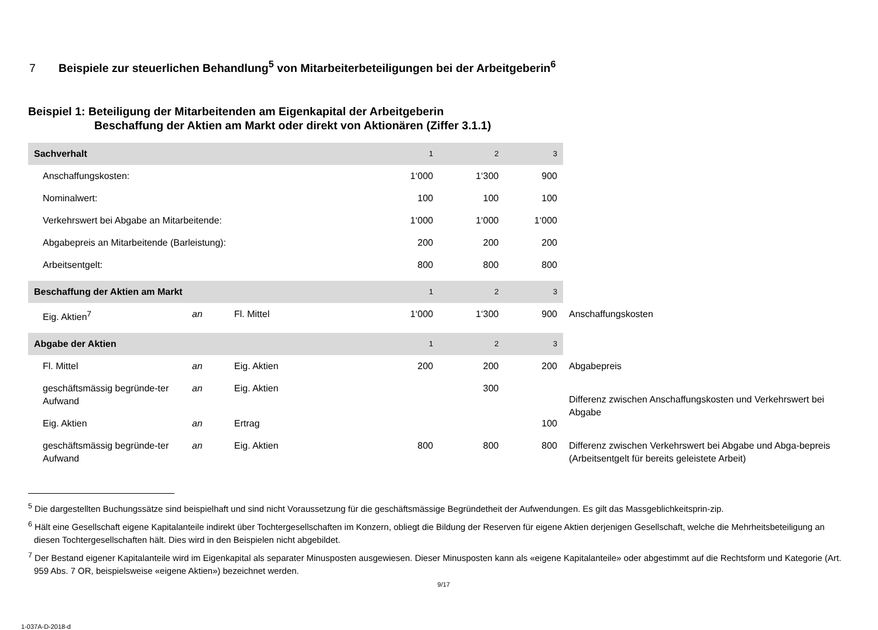7 Beispiele zur steuerlichen Behandlung<sup>5</sup> von Mitarbeiterbeteiligungen bei der Arbeitgeberin<sup>6</sup>
Beispiel 1: Beteiligung der Mitarbeitenden am Eigenkapital der Arbeitgeberin
Beschaffung der Aktien am Markt oder direkt von Aktionären (Ziffer 3.1.1)
| Sachverhalt | | | 1 | 2 | 3 | |
| Anschaffungskosten: | | | 1‘000 | 1‘300 | 900 | |
| Nominalwert: | | | 100 | 100 | 100 | |
| Verkehrswert bei Abgabe an Mitarbeitende: | | | 1‘000 | 1‘000 | 1‘000 | |
| Abgabepreis an Mitarbeitende (Barleistung): | | | 200 | 200 | 200 | |
| Arbeitsentgelt: | | | 800 | 800 | 800 | |
| Beschaffung der Aktien am Markt | | | 1 | 2 | 3 | |
| Eig. Aktien<sup>7</sup> | an | Fl. Mittel | 1‘000 | 1‘300 | 900 | Anschaffungskosten |
| Abgabe der Aktien | | | 1 | 2 | 3 | |
| Fl. Mittel | an | Eig. Aktien | 200 | 200 | 200 | Abgabepreis |
| geschäftsmässig begründe-ter Aufwand | an | Eig. Aktien | | 300 | | Differenz zwischen Anschaffungskosten und Verkehrswert bei Abgabe |
| Eig. Aktien | an | Ertrag | | | 100 | |
| geschäftsmässig begründe-ter Aufwand | an | Eig. Aktien | 800 | 800 | 800 | Differenz zwischen Verkehrswert bei Abgabe und Abga-bepreis (Arbeitsentgelt für bereits geleistete Arbeit) |
<sup>5</sup> Die dargestellten Buchungssätze sind beispielhaft und sind nicht Voraussetzung für die geschäftsmässige Begründetheit der Aufwendungen. Es gilt das Massgeblichkeitsprin-zip.
<sup>6</sup> Hält eine Gesellschaft eigene Kapitalanteile indirekt über Tochtergesellschaften im Konzern, obliegt die Bildung der Reserven für eigene Aktien derjenigen Gesellschaft, welche die Mehrheitsbeteiligung an diesen Tochtergesellschaften hält. Dies wird in den Beispielen nicht abgebildet.
<sup>7</sup> Der Bestand eigener Kapitalanteile wird im Eigenkapital als separater Minusposten ausgewiesen. Dieser Minusposten kann als «eigene Kapitalanteile» oder abgestimmt auf die Rechtsform und Kategorie (Art. 959 Abs. 7 OR, beispielsweise «eigene Aktien») bezeichnet werden.
9/17
1-037A-D-2018-d